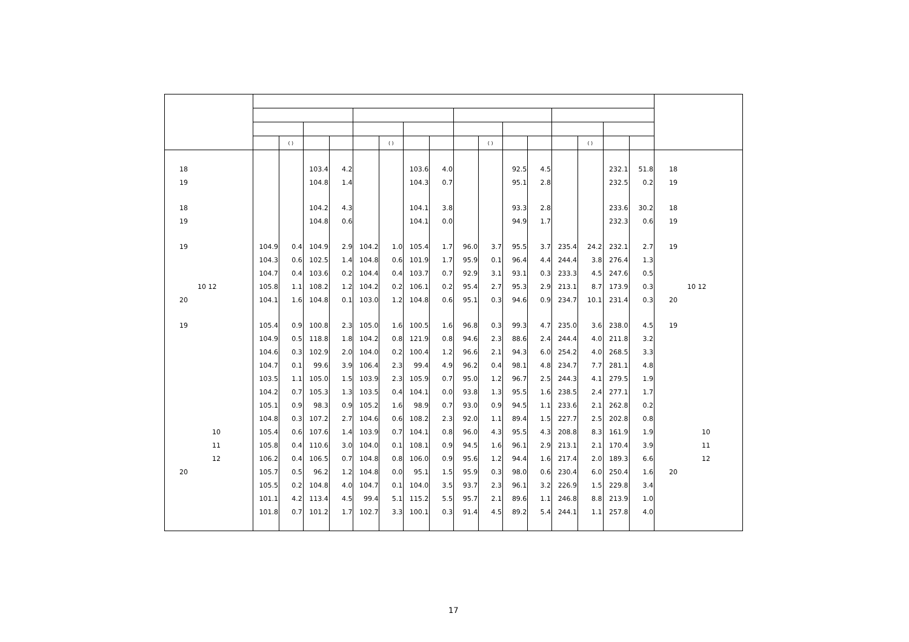| | | ( ) | | | | ( ) | | | | ( ) | | | | ( ) | | | |
| --- | --- | --- | --- | --- | --- | --- | --- | --- | --- | --- | --- | --- | --- | --- | --- | --- | --- |
| 18 | | | 103.4 | 4.2 | | | 103.6 | 4.0 | | | 92.5 | 4.5 | | | 232.1 | 51.8 | 18 |
| 19 | | | 104.8 | 1.4 | | | 104.3 | 0.7 | | | 95.1 | 2.8 | | | 232.5 | 0.2 | 19 |
| 18 | | | 104.2 | 4.3 | | | 104.1 | 3.8 | | | 93.3 | 2.8 | | | 233.6 | 30.2 | 18 |
| 19 | | | 104.8 | 0.6 | | | 104.1 | 0.0 | | | 94.9 | 1.7 | | | 232.3 | 0.6 | 19 |
| 19 | 104.9 | 0.4 | 104.9 | 2.9 | 104.2 | 1.0 | 105.4 | 1.7 | 96.0 | 3.7 | 95.5 | 3.7 | 235.4 | 24.2 | 232.1 | 2.7 | 19 |
| | 104.3 | 0.6 | 102.5 | 1.4 | 104.8 | 0.6 | 101.9 | 1.7 | 95.9 | 0.1 | 96.4 | 4.4 | 244.4 | 3.8 | 276.4 | 1.3 | |
| | 104.7 | 0.4 | 103.6 | 0.2 | 104.4 | 0.4 | 103.7 | 0.7 | 92.9 | 3.1 | 93.1 | 0.3 | 233.3 | 4.5 | 247.6 | 0.5 | |
| 10 12 | 105.8 | 1.1 | 108.2 | 1.2 | 104.2 | 0.2 | 106.1 | 0.2 | 95.4 | 2.7 | 95.3 | 2.9 | 213.1 | 8.7 | 173.9 | 0.3 | 10 12 |
| 20 | 104.1 | 1.6 | 104.8 | 0.1 | 103.0 | 1.2 | 104.8 | 0.6 | 95.1 | 0.3 | 94.6 | 0.9 | 234.7 | 10.1 | 231.4 | 0.3 | 20 |
| 19 | 105.4 | 0.9 | 100.8 | 2.3 | 105.0 | 1.6 | 100.5 | 1.6 | 96.8 | 0.3 | 99.3 | 4.7 | 235.0 | 3.6 | 238.0 | 4.5 | 19 |
| | 104.9 | 0.5 | 118.8 | 1.8 | 104.2 | 0.8 | 121.9 | 0.8 | 94.6 | 2.3 | 88.6 | 2.4 | 244.4 | 4.0 | 211.8 | 3.2 | |
| | 104.6 | 0.3 | 102.9 | 2.0 | 104.0 | 0.2 | 100.4 | 1.2 | 96.6 | 2.1 | 94.3 | 6.0 | 254.2 | 4.0 | 268.5 | 3.3 | |
| | 104.7 | 0.1 | 99.6 | 3.9 | 106.4 | 2.3 | 99.4 | 4.9 | 96.2 | 0.4 | 98.1 | 4.8 | 234.7 | 7.7 | 281.1 | 4.8 | |
| | 103.5 | 1.1 | 105.0 | 1.5 | 103.9 | 2.3 | 105.9 | 0.7 | 95.0 | 1.2 | 96.7 | 2.5 | 244.3 | 4.1 | 279.5 | 1.9 | |
| | 104.2 | 0.7 | 105.3 | 1.3 | 103.5 | 0.4 | 104.1 | 0.0 | 93.8 | 1.3 | 95.5 | 1.6 | 238.5 | 2.4 | 277.1 | 1.7 | |
| | 105.1 | 0.9 | 98.3 | 0.9 | 105.2 | 1.6 | 98.9 | 0.7 | 93.0 | 0.9 | 94.5 | 1.1 | 233.6 | 2.1 | 262.8 | 0.2 | |
| | 104.8 | 0.3 | 107.2 | 2.7 | 104.6 | 0.6 | 108.2 | 2.3 | 92.0 | 1.1 | 89.4 | 1.5 | 227.7 | 2.5 | 202.8 | 0.8 | |
| 10 | 105.4 | 0.6 | 107.6 | 1.4 | 103.9 | 0.7 | 104.1 | 0.8 | 96.0 | 4.3 | 95.5 | 4.3 | 208.8 | 8.3 | 161.9 | 1.9 | 10 |
| 11 | 105.8 | 0.4 | 110.6 | 3.0 | 104.0 | 0.1 | 108.1 | 0.9 | 94.5 | 1.6 | 96.1 | 2.9 | 213.1 | 2.1 | 170.4 | 3.9 | 11 |
| 12 | 106.2 | 0.4 | 106.5 | 0.7 | 104.8 | 0.8 | 106.0 | 0.9 | 95.6 | 1.2 | 94.4 | 1.6 | 217.4 | 2.0 | 189.3 | 6.6 | 12 |
| 20 | 105.7 | 0.5 | 96.2 | 1.2 | 104.8 | 0.0 | 95.1 | 1.5 | 95.9 | 0.3 | 98.0 | 0.6 | 230.4 | 6.0 | 250.4 | 1.6 | 20 |
| | 105.5 | 0.2 | 104.8 | 4.0 | 104.7 | 0.1 | 104.0 | 3.5 | 93.7 | 2.3 | 96.1 | 3.2 | 226.9 | 1.5 | 229.8 | 3.4 | |
| | 101.1 | 4.2 | 113.4 | 4.5 | 99.4 | 5.1 | 115.2 | 5.5 | 95.7 | 2.1 | 89.6 | 1.1 | 246.8 | 8.8 | 213.9 | 1.0 | |
| | 101.8 | 0.7 | 101.2 | 1.7 | 102.7 | 3.3 | 100.1 | 0.3 | 91.4 | 4.5 | 89.2 | 5.4 | 244.1 | 1.1 | 257.8 | 4.0 | |
17